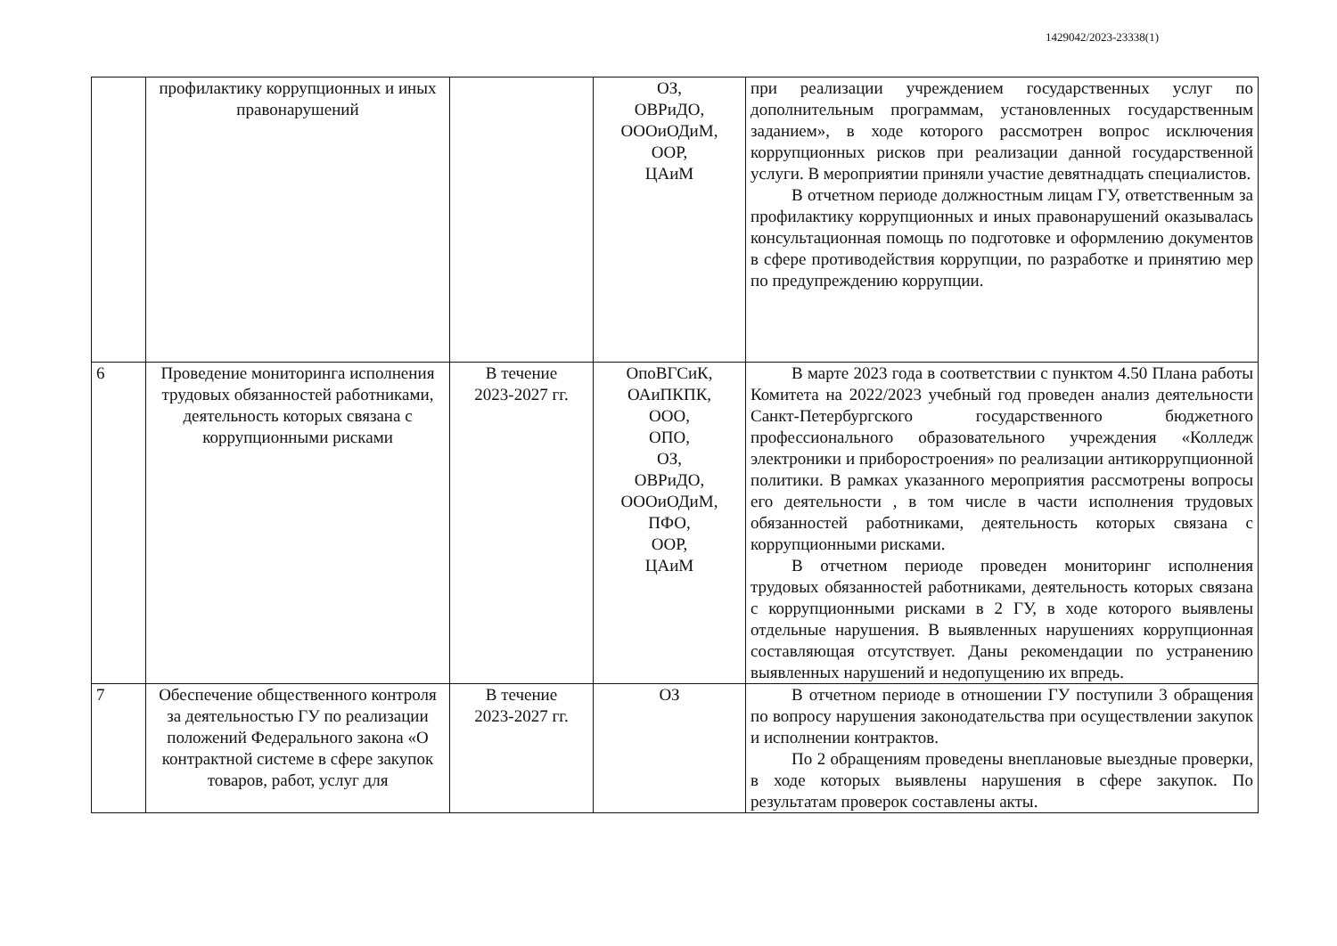1429042/2023-23338(1)
| | профилактику коррупционных и иных правонарушений | | ОЗ, ОВРиДО, ОООиОДиМ, ООР, ЦАиМ | при реализации учреждением государственных услуг по дополнительным программам, установленных государственным заданием», в ходе которого рассмотрен вопрос исключения коррупционных рисков при реализации данной государственной услуги. В мероприятии приняли участие девятнадцать специалистов. В отчетном периоде должностным лицам ГУ, ответственным за профилактику коррупционных и иных правонарушений оказывалась консультационная помощь по подготовке и оформлению документов в сфере противодействия коррупции, по разработке и принятию мер по предупреждению коррупции. |
| 6 | Проведение мониторинга исполнения трудовых обязанностей работниками, деятельность которых связана с коррупционными рисками | В течение 2023-2027 гг. | ОпоВГСиК, ОАиПКПК, ООО, ОПО, ОЗ, ОВРиДО, ОООиОДиМ, ПФО, ООР, ЦАиМ | В марте 2023 года в соответствии с пунктом 4.50 Плана работы Комитета на 2022/2023 учебный год проведен анализ деятельности Санкт-Петербургского государственного бюджетного профессионального образовательного учреждения «Колледж электроники и приборостроения» по реализации антикоррупционной политики. В рамках указанного мероприятия рассмотрены вопросы его деятельности , в том числе в части исполнения трудовых обязанностей работниками, деятельность которых связана с коррупционными рисками. В отчетном периоде проведен мониторинг исполнения трудовых обязанностей работниками, деятельность которых связана с коррупционными рисками в 2 ГУ, в ходе которого выявлены отдельные нарушения. В выявленных нарушениях коррупционная составляющая отсутствует. Даны рекомендации по устранению выявленных нарушений и недопущению их впредь. |
| 7 | Обеспечение общественного контроля за деятельностью ГУ по реализации положений Федерального закона «О контрактной системе в сфере закупок товаров, работ, услуг для | В течение 2023-2027 гг. | ОЗ | В отчетном периоде в отношении ГУ поступили 3 обращения по вопросу нарушения законодательства при осуществлении закупок и исполнении контрактов. По 2 обращениям проведены внеплановые выездные проверки, в ходе которых выявлены нарушения в сфере закупок. По результатам проверок составлены акты. |